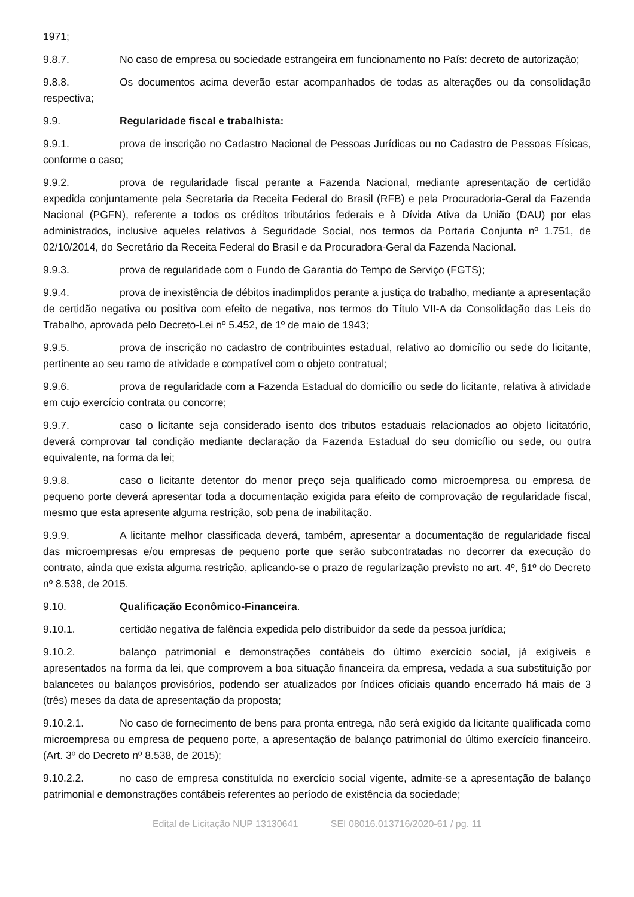1971;
9.8.7. No caso de empresa ou sociedade estrangeira em funcionamento no País: decreto de autorização;
9.8.8. Os documentos acima deverão estar acompanhados de todas as alterações ou da consolidação respectiva;
9.9. Regularidade fiscal e trabalhista:
9.9.1. prova de inscrição no Cadastro Nacional de Pessoas Jurídicas ou no Cadastro de Pessoas Físicas, conforme o caso;
9.9.2. prova de regularidade fiscal perante a Fazenda Nacional, mediante apresentação de certidão expedida conjuntamente pela Secretaria da Receita Federal do Brasil (RFB) e pela Procuradoria-Geral da Fazenda Nacional (PGFN), referente a todos os créditos tributários federais e à Dívida Ativa da União (DAU) por elas administrados, inclusive aqueles relativos à Seguridade Social, nos termos da Portaria Conjunta nº 1.751, de 02/10/2014, do Secretário da Receita Federal do Brasil e da Procuradora-Geral da Fazenda Nacional.
9.9.3. prova de regularidade com o Fundo de Garantia do Tempo de Serviço (FGTS);
9.9.4. prova de inexistência de débitos inadimplidos perante a justiça do trabalho, mediante a apresentação de certidão negativa ou positiva com efeito de negativa, nos termos do Título VII-A da Consolidação das Leis do Trabalho, aprovada pelo Decreto-Lei nº 5.452, de 1º de maio de 1943;
9.9.5. prova de inscrição no cadastro de contribuintes estadual, relativo ao domicílio ou sede do licitante, pertinente ao seu ramo de atividade e compatível com o objeto contratual;
9.9.6. prova de regularidade com a Fazenda Estadual do domicílio ou sede do licitante, relativa à atividade em cujo exercício contrata ou concorre;
9.9.7. caso o licitante seja considerado isento dos tributos estaduais relacionados ao objeto licitatório, deverá comprovar tal condição mediante declaração da Fazenda Estadual do seu domicílio ou sede, ou outra equivalente, na forma da lei;
9.9.8. caso o licitante detentor do menor preço seja qualificado como microempresa ou empresa de pequeno porte deverá apresentar toda a documentação exigida para efeito de comprovação de regularidade fiscal, mesmo que esta apresente alguma restrição, sob pena de inabilitação.
9.9.9. A licitante melhor classificada deverá, também, apresentar a documentação de regularidade fiscal das microempresas e/ou empresas de pequeno porte que serão subcontratadas no decorrer da execução do contrato, ainda que exista alguma restrição, aplicando-se o prazo de regularização previsto no art. 4º, §1º do Decreto nº 8.538, de 2015.
9.10. Qualificação Econômico-Financeira.
9.10.1. certidão negativa de falência expedida pelo distribuidor da sede da pessoa jurídica;
9.10.2. balanço patrimonial e demonstrações contábeis do último exercício social, já exigíveis e apresentados na forma da lei, que comprovem a boa situação financeira da empresa, vedada a sua substituição por balancetes ou balanços provisórios, podendo ser atualizados por índices oficiais quando encerrado há mais de 3 (três) meses da data de apresentação da proposta;
9.10.2.1. No caso de fornecimento de bens para pronta entrega, não será exigido da licitante qualificada como microempresa ou empresa de pequeno porte, a apresentação de balanço patrimonial do último exercício financeiro. (Art. 3º do Decreto nº 8.538, de 2015);
9.10.2.2. no caso de empresa constituída no exercício social vigente, admite-se a apresentação de balanço patrimonial e demonstrações contábeis referentes ao período de existência da sociedade;
Edital de Licitação NUP 13130641 SEI 08016.013716/2020-61 / pg. 11